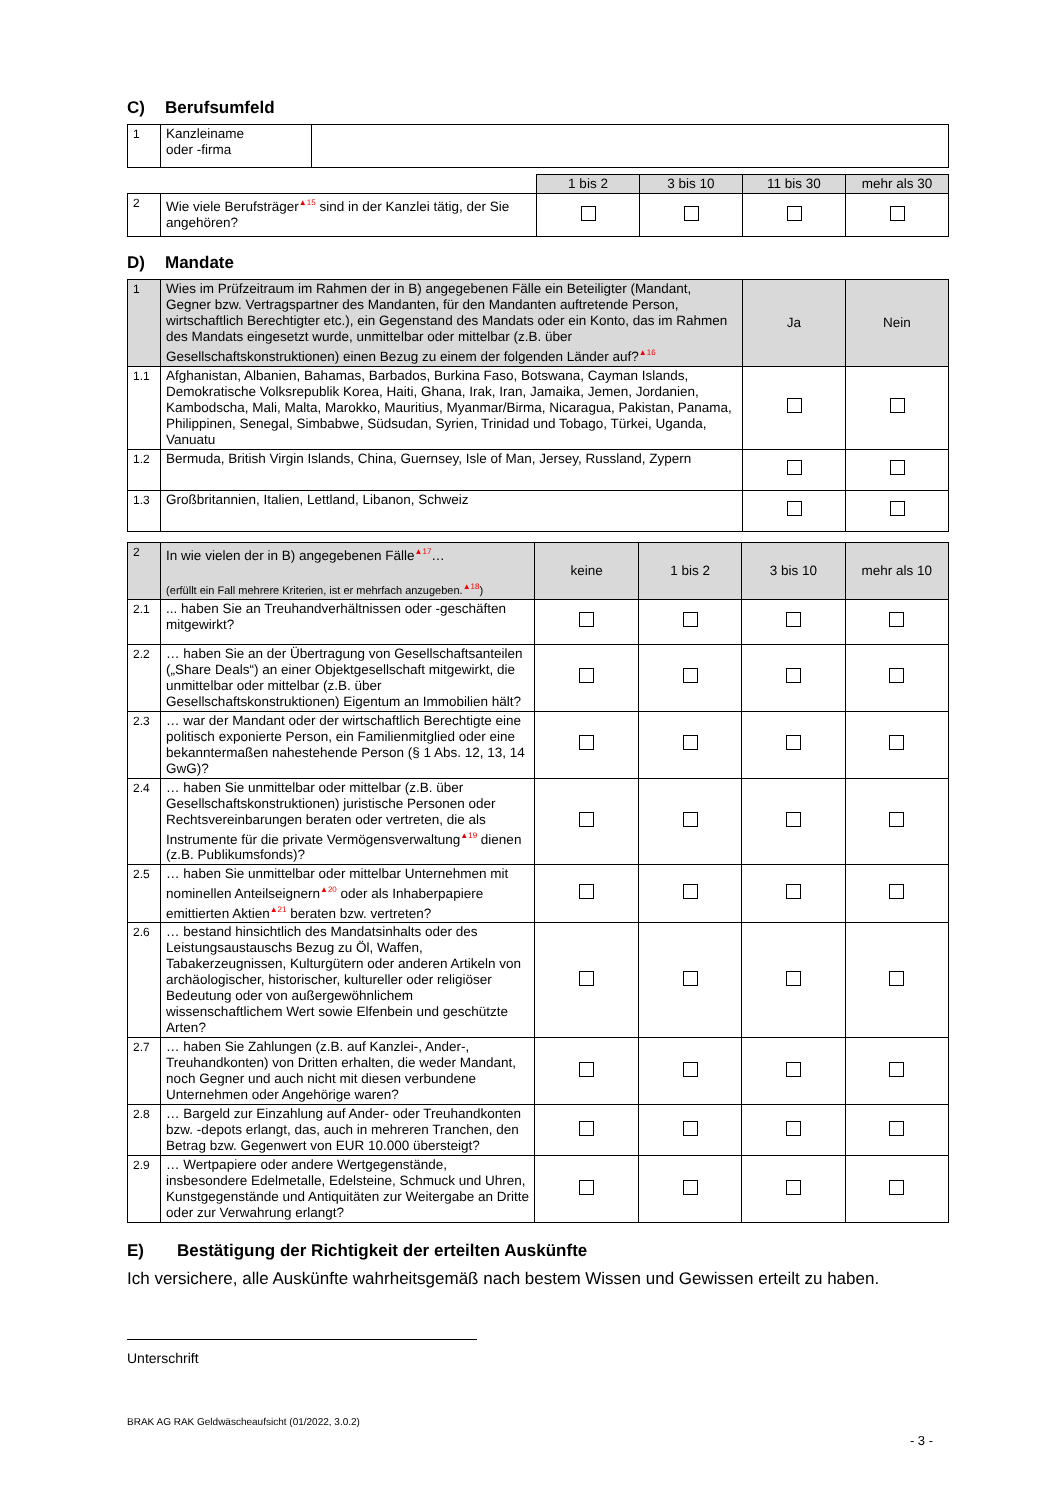C) Berufsumfeld
| 1 | Kanzleiname oder -firma | |
| | | 1 bis 2 | 3 bis 10 | 11 bis 30 | mehr als 30 |
| 2 | Wie viele Berufsträger<sup>▲15</sup> sind in der Kanzlei tätig, der Sie angehören? | | | | |
D) Mandate
| 1 | Wies im Prüfzeitraum im Rahmen der in B) angegebenen Fälle ein Beteiligter (Mandant, Gegner bzw. Vertragspartner des Mandanten, für den Mandanten auftretende Person, wirtschaftlich Berechtigter etc.), ein Gegenstand des Mandats oder ein Konto, das im Rahmen des Mandats eingesetzt wurde, unmittelbar oder mittelbar (z.B. über Gesellschaftskonstruktionen) einen Bezug zu einem der folgenden Länder auf?<sup>▲16</sup> | Ja | Nein |
| 1.1 | Afghanistan, Albanien, Bahamas, Barbados, Burkina Faso, Botswana, Cayman Islands, Demokratische Volksrepublik Korea, Haiti, Ghana, Irak, Iran, Jamaika, Jemen, Jordanien, Kambodscha, Mali, Malta, Marokko, Mauritius, Myanmar/Birma, Nicaragua, Pakistan, Panama, Philippinen, Senegal, Simbabwe, Südsudan, Syrien, Trinidad und Tobago, Türkei, Uganda, Vanuatu | | |
| 1.2 | Bermuda, British Virgin Islands, China, Guernsey, Isle of Man, Jersey, Russland, Zypern | | |
| 1.3 | Großbritannien, Italien, Lettland, Libanon, Schweiz | | |
| 2 | In wie vielen der in B) angegebenen Fälle<sup>▲17</sup>… (erfüllt ein Fall mehrere Kriterien, ist er mehrfach anzugeben.<sup>▲18</sup>) | keine | 1 bis 2 | 3 bis 10 | mehr als 10 |
| 2.1 | ... haben Sie an Treuhandverhältnissen oder -geschäften mitgewirkt? | | | | |
| 2.2 | … haben Sie an der Übertragung von Gesellschaftsanteilen („Share Deals“) an einer Objektgesellschaft mitgewirkt, die unmittelbar oder mittelbar (z.B. über Gesellschaftskonstruktionen) Eigentum an Immobilien hält? | | | | |
| 2.3 | … war der Mandant oder der wirtschaftlich Berechtigte eine politisch exponierte Person, ein Familienmitglied oder eine bekanntermaßen nahestehende Person (§ 1 Abs. 12, 13, 14 GwG)? | | | | |
| 2.4 | … haben Sie unmittelbar oder mittelbar (z.B. über Gesellschaftskonstruktionen) juristische Personen oder Rechtsvereinbarungen beraten oder vertreten, die als Instrumente für die private Vermögensverwaltung<sup>▲19</sup> dienen (z.B. Publikumsfonds)? | | | | |
| 2.5 | … haben Sie unmittelbar oder mittelbar Unternehmen mit nominellen Anteilseignern<sup>▲20</sup> oder als Inhaberpapiere emittierten Aktien<sup>▲21</sup> beraten bzw. vertreten? | | | | |
| 2.6 | … bestand hinsichtlich des Mandatsinhalts oder des Leistungsaustauschs Bezug zu Öl, Waffen, Tabakerzeugnissen, Kulturgütern oder anderen Artikeln von archäologischer, historischer, kultureller oder religiöser Bedeutung oder von außergewöhnlichem wissenschaftlichem Wert sowie Elfenbein und geschützte Arten? | | | | |
| 2.7 | … haben Sie Zahlungen (z.B. auf Kanzlei-, Ander-, Treuhandkonten) von Dritten erhalten, die weder Mandant, noch Gegner und auch nicht mit diesen verbundene Unternehmen oder Angehörige waren? | | | | |
| 2.8 | … Bargeld zur Einzahlung auf Ander- oder Treuhandkonten bzw. -depots erlangt, das, auch in mehreren Tranchen, den Betrag bzw. Gegenwert von EUR 10.000 übersteigt? | | | | |
| 2.9 | … Wertpapiere oder andere Wertgegenstände, insbesondere Edelmetalle, Edelsteine, Schmuck und Uhren, Kunstgegenstände und Antiquitäten zur Weitergabe an Dritte oder zur Verwahrung erlangt? | | | | |
E) Bestätigung der Richtigkeit der erteilten Auskünfte
Ich versichere, alle Auskünfte wahrheitsgemäß nach bestem Wissen und Gewissen erteilt zu haben.
Unterschrift
BRAK AG RAK Geldwäscheaufsicht (01/2022, 3.0.2)
- 3 -